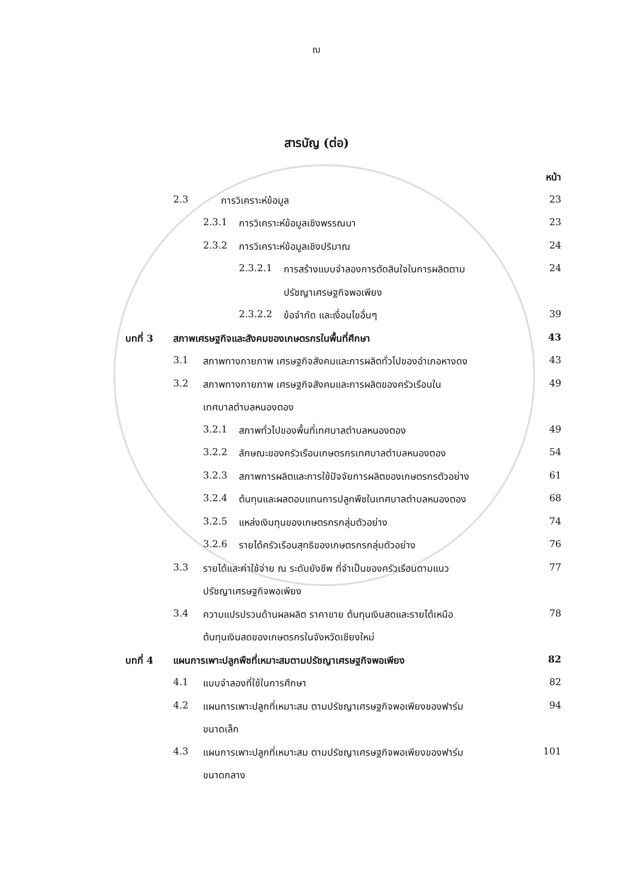ฌ
สารบัญ (ต่อ)
หน้า
2.3 การวิเคราะห์ข้อมูล 23
2.3.1 การวิเคราะห์ข้อมูลเชิงพรรณนา 23
2.3.2 การวิเคราะห์ข้อมูลเชิงปริมาณ 24
2.3.2.1 การสร้างแบบจำลองการตัดสินใจในการผลิตตาม 24
ปรัชญาเศรษฐกิจพอเพียง
2.3.2.2 ข้อจำกัด และเงื่อนไขอื่นๆ 39
บทที่ 3 สภาพเศรษฐกิจและสังคมของเกษตรกรในพื้นที่ศึกษา 43
3.1 สภาพทางกายภาพ เศรษฐกิจสังคมและการผลิตทั่วไปของอำเภอหางดง 43
3.2 สภาพทางกายภาพ เศรษฐกิจสังคมและการผลิตของครัวเรือนใน 49
เทศบาลตำบลหนองตอง
3.2.1 สภาพทั่วไปของพื้นที่เทศบาลตำบลหนองตอง 49
3.2.2 ลักษณะของครัวเรือนเกษตรกรเทศบาลตำบลหนองตอง 54
3.2.3 สภาพการผลิตและการใช้ปัจจัยการผลิตของเกษตรกรตัวอย่าง 61
3.2.4 ต้นทุนและผลตอบแทนการปลูกพืชในเทศบาลตำบลหนองตอง 68
3.2.5 แหล่งเงินทุนของเกษตรกรกลุ่มตัวอย่าง 74
3.2.6 รายได้ครัวเรือนสุทธิของเกษตรกรกลุ่มตัวอย่าง 76
3.3 รายได้และค่าใช้จ่าย ณ ระดับยังชีพ ที่จำเป็นของครัวเรือนตามแนว 77
ปรัชญาเศรษฐกิจพอเพียง
3.4 ความแปรปรวนด้านผลผลิต ราคาขาย ต้นทุนเงินสดและรายได้เหนือ 78
ต้นทุนเงินสดของเกษตรกรในจังหวัดเชียงใหม่
บทที่ 4 แผนการเพาะปลูกพืชที่เหมาะสมตามปรัชญาเศรษฐกิจพอเพียง 82
4.1 แบบจำลองที่ใช้ในการศึกษา 82
4.2 แผนการเพาะปลูกที่เหมาะสม ตามปรัชญาเศรษฐกิจพอเพียงของฟาร์ม 94
ขนาดเล็ก
4.3 แผนการเพาะปลูกที่เหมาะสม ตามปรัชญาเศรษฐกิจพอเพียงของฟาร์ม 101
ขนาดกลาง